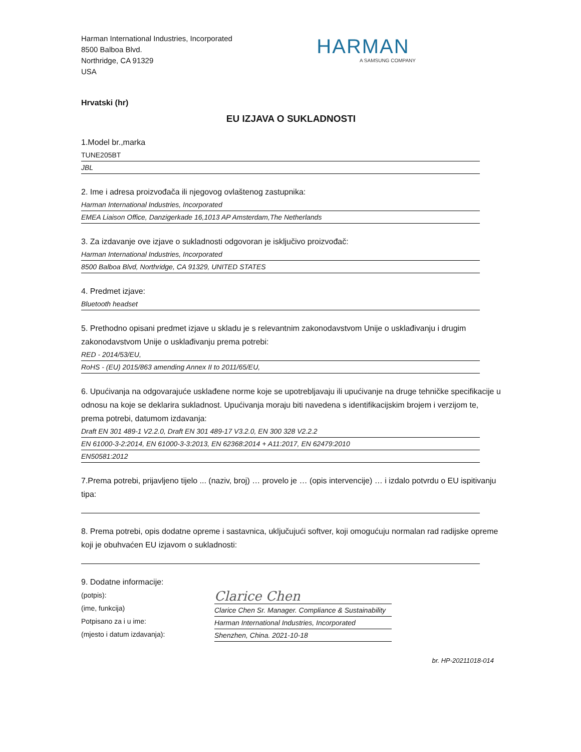Harman International Industries, Incorporated
8500 Balboa Blvd.
Northridge, CA 91329
USA
HARMAN
A SAMSUNG COMPANY
Hrvatski (hr)
EU IZJAVA O SUKLADNOSTI
1.Model br.,marka
TUNE205BT
JBL
2. Ime i adresa proizvođača ili njegovog ovlaštenog zastupnika:
Harman International Industries, Incorporated
EMEA Liaison Office, Danzigerkade 16,1013 AP Amsterdam,The Netherlands
3. Za izdavanje ove izjave o sukladnosti odgovoran je isključivo proizvođač:
Harman International Industries, Incorporated
8500 Balboa Blvd, Northridge, CA 91329, UNITED STATES
4. Predmet izjave:
Bluetooth headset
5. Prethodno opisani predmet izjave u skladu je s relevantnim zakonodavstvom Unije o usklađivanju i drugim zakonodavstvom Unije o usklađivanju prema potrebi:
RED - 2014/53/EU,
RoHS - (EU) 2015/863 amending Annex II to 2011/65/EU,
6. Upućivanja na odgovarajuće usklađene norme koje se upotrebljavaju ili upućivanje na druge tehničke specifikacije u odnosu na koje se deklarira sukladnost. Upućivanja moraju biti navedena s identifikacijskim brojem i verzijom te, prema potrebi, datumom izdavanja:
Draft EN 301 489-1 V2.2.0, Draft EN 301 489-17 V3.2.0, EN 300 328 V2.2.2
EN 61000-3-2:2014, EN 61000-3-3:2013, EN 62368:2014 + A11:2017, EN 62479:2010
EN50581:2012
7.Prema potrebi, prijavljeno tijelo ... (naziv, broj) … provelo je … (opis intervencije) … i izdalo potvrdu o EU ispitivanju tipa:
8. Prema potrebi, opis dodatne opreme i sastavnica, uključujući softver, koji omogućuju normalan rad radijske opreme koji je obuhvaćen EU izjavom o sukladnosti:
9. Dodatne informacije:
(potpis):
(ime, funkcija)
Potpisano za i u ime:
(mjesto i datum izdavanja):
Clarice Chen
Clarice Chen Sr. Manager. Compliance & Sustainability
Harman International Industries, Incorporated
Shenzhen, China. 2021-10-18
br. HP-20211018-014